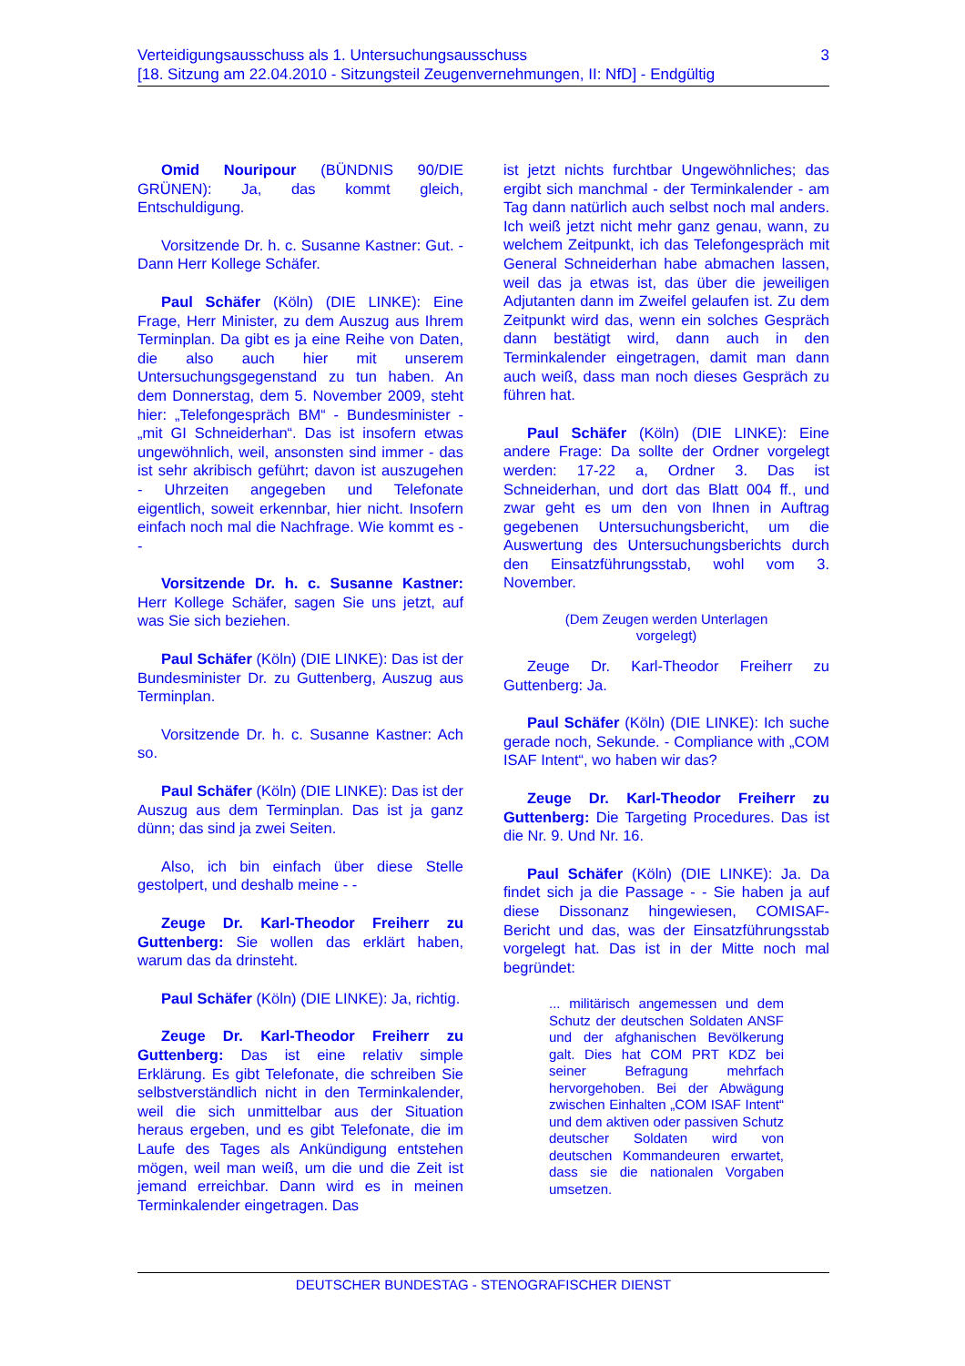Verteidigungsausschuss als 1. Untersuchungsausschuss
[18. Sitzung am 22.04.2010 - Sitzungsteil Zeugenvernehmungen, II: NfD] - Endgültig
3
Omid Nouripour (BÜNDNIS 90/DIE GRÜNEN): Ja, das kommt gleich, Entschuldigung.
Vorsitzende Dr. h. c. Susanne Kastner: Gut. - Dann Herr Kollege Schäfer.
Paul Schäfer (Köln) (DIE LINKE): Eine Frage, Herr Minister, zu dem Auszug aus Ihrem Terminplan. Da gibt es ja eine Reihe von Daten, die also auch hier mit unserem Untersuchungsgegenstand zu tun haben. An dem Donnerstag, dem 5. November 2009, steht hier: „Telefongespräch BM“ - Bundesminister - „mit GI Schneiderhan“. Das ist insofern etwas ungewöhnlich, weil, ansonsten sind immer - das ist sehr akribisch geführt; davon ist auszugehen - Uhrzeiten angegeben und Telefonate eigentlich, soweit erkennbar, hier nicht. Insofern einfach noch mal die Nachfrage. Wie kommt es - -
Vorsitzende Dr. h. c. Susanne Kastner: Herr Kollege Schäfer, sagen Sie uns jetzt, auf was Sie sich beziehen.
Paul Schäfer (Köln) (DIE LINKE): Das ist der Bundesminister Dr. zu Guttenberg, Auszug aus Terminplan.
Vorsitzende Dr. h. c. Susanne Kastner: Ach so.
Paul Schäfer (Köln) (DIE LINKE): Das ist der Auszug aus dem Terminplan. Das ist ja ganz dünn; das sind ja zwei Seiten.
Also, ich bin einfach über diese Stelle gestolpert, und deshalb meine - -
Zeuge Dr. Karl-Theodor Freiherr zu Guttenberg: Sie wollen das erklärt haben, warum das da drinsteht.
Paul Schäfer (Köln) (DIE LINKE): Ja, richtig.
Zeuge Dr. Karl-Theodor Freiherr zu Guttenberg: Das ist eine relativ simple Erklärung. Es gibt Telefonate, die schreiben Sie selbstverständlich nicht in den Terminkalender, weil die sich unmittelbar aus der Situation heraus ergeben, und es gibt Telefonate, die im Laufe des Tages als Ankündigung entstehen mögen, weil man weiß, um die und die Zeit ist jemand erreichbar. Dann wird es in meinen Terminkalender eingetragen. Das
ist jetzt nichts furchtbar Ungewöhnliches; das ergibt sich manchmal - der Terminkalender - am Tag dann natürlich auch selbst noch mal anders. Ich weiß jetzt nicht mehr ganz genau, wann, zu welchem Zeitpunkt, ich das Telefongespräch mit General Schneiderhan habe abmachen lassen, weil das ja etwas ist, das über die jeweiligen Adjutanten dann im Zweifel gelaufen ist. Zu dem Zeitpunkt wird das, wenn ein solches Gespräch dann bestätigt wird, dann auch in den Terminkalender eingetragen, damit man dann auch weiß, dass man noch dieses Gespräch zu führen hat.
Paul Schäfer (Köln) (DIE LINKE): Eine andere Frage: Da sollte der Ordner vorgelegt werden: 17-22 a, Ordner 3. Das ist Schneiderhan, und dort das Blatt 004 ff., und zwar geht es um den von Ihnen in Auftrag gegebenen Untersuchungsbericht, um die Auswertung des Untersuchungsberichts durch den Einsatzführungsstab, wohl vom 3. November.
(Dem Zeugen werden Unterlagen
vorgelegt)
Zeuge Dr. Karl-Theodor Freiherr zu Guttenberg: Ja.
Paul Schäfer (Köln) (DIE LINKE): Ich suche gerade noch, Sekunde. - Compliance with „COM ISAF Intent“, wo haben wir das?
Zeuge Dr. Karl-Theodor Freiherr zu Guttenberg: Die Targeting Procedures. Das ist die Nr. 9. Und Nr. 16.
Paul Schäfer (Köln) (DIE LINKE): Ja. Da findet sich ja die Passage - - Sie haben ja auf diese Dissonanz hingewiesen, COMISAF-Bericht und das, was der Einsatzführungsstab vorgelegt hat. Das ist in der Mitte noch mal begründet:
... militärisch angemessen und dem Schutz der deutschen Soldaten ANSF und der afghanischen Bevölkerung galt. Dies hat COM PRT KDZ bei seiner Befragung mehrfach hervorgehoben. Bei der Abwägung zwischen Einhalten „COM ISAF Intent“ und dem aktiven oder passiven Schutz deutscher Soldaten wird von deutschen Kommandeuren erwartet, dass sie die nationalen Vorgaben umsetzen.
DEUTSCHER BUNDESTAG - STENOGRAFISCHER DIENST